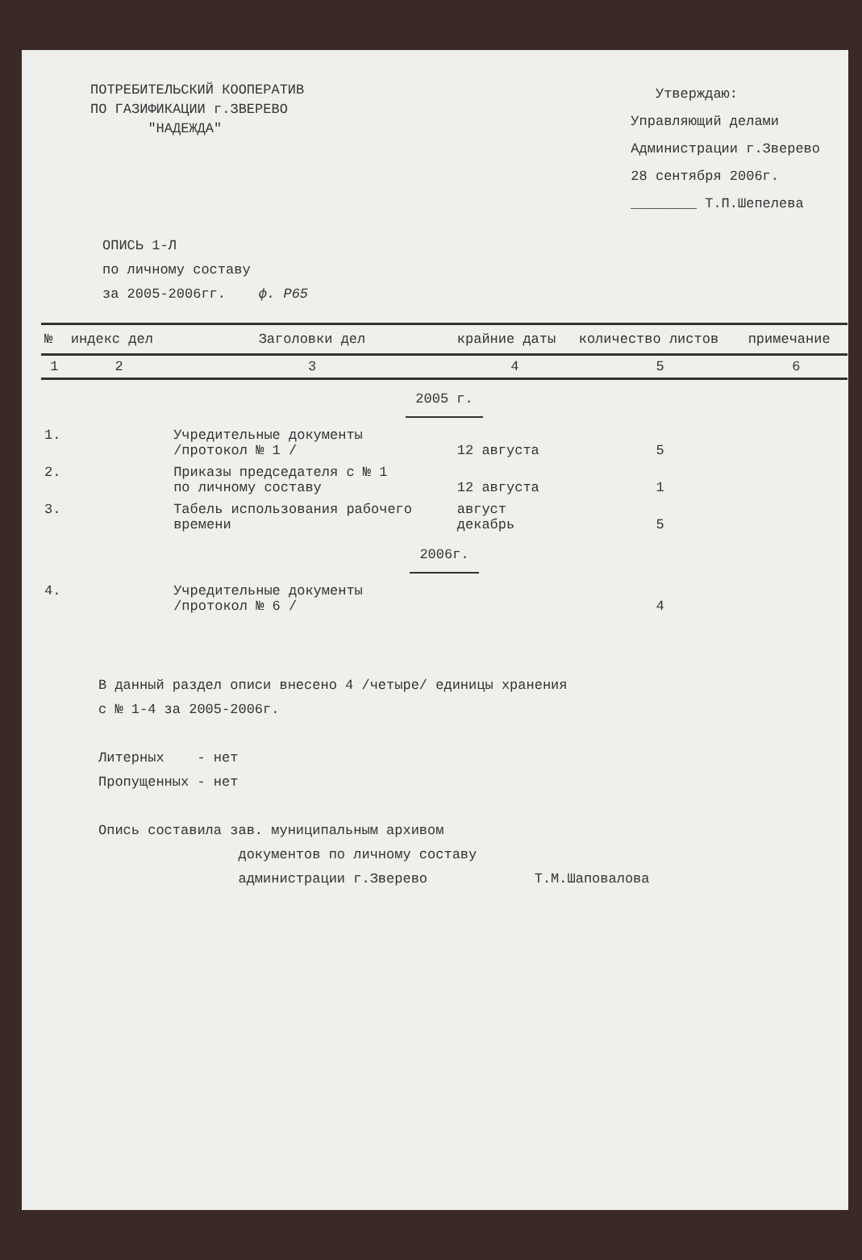ПОТРЕБИТЕЛЬСКИЙ КООПЕРАТИВ
ПО ГАЗИФИКАЦИИ г.ЗВЕРЕВО
"НАДЕЖДА"
Утверждаю:
Управляющий делами
Администрации г.Зверево
28 сентября 2006г.
________ Т.П.Шепелева
ОПИСЬ 1-Л
по личному составу
за 2005-2006гг. ф. Р65
| № | индекс дел | Заголовки дел | крайние даты | количество листов | примечание |
| --- | --- | --- | --- | --- | --- |
| 1 | 2 | 3 | 4 | 5 | 6 |
| 2005 г. | | | | | |
| 1. | | Учредительные документы /протокол № 1 / | 12 августа | 5 | |
| 2. | | Приказы председателя с № 1 по личному составу | 12 августа | 1 | |
| 3. | | Табель использования рабочего времени | август декабрь | 5 | |
| 2006г. | | | | | |
| 4. | | Учредительные документы /протокол № 6 / | | 4 | |
В данный раздел описи внесено 4 /четыре/ единицы хранения
с № 1-4 за 2005-2006г.
Литерных - нет
Пропущенных - нет
Опись составила зав. муниципальным архивом
документов по личному составу
администрации г.Зверево Т.М.Шаповалова